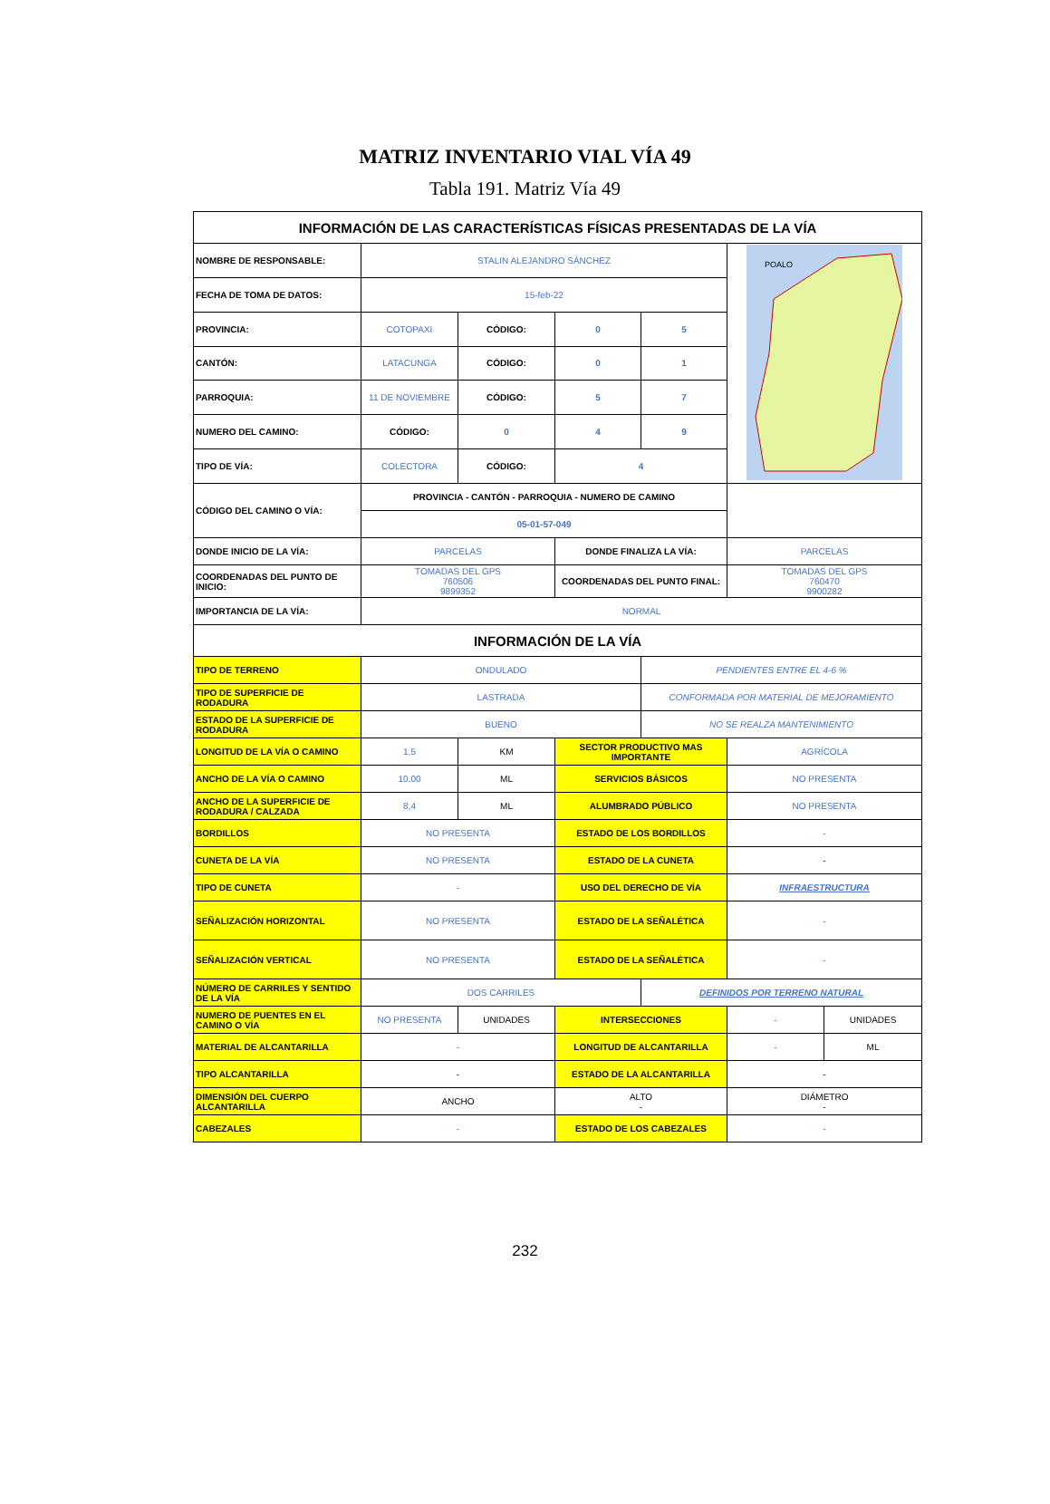MATRIZ INVENTARIO VIAL VÍA 49
Tabla 191. Matriz Vía 49
| INFORMACIÓN DE LAS CARACTERÍSTICAS FÍSICAS PRESENTADAS DE LA VÍA | | | | | | |
| NOMBRE DE RESPONSABLE: | STALIN ALEJANDRO SÁNCHEZ | | | | POALO | |
| FECHA DE TOMA DE DATOS: | 15-feb-22 | | | | | |
| PROVINCIA: | COTOPAXI | CÓDIGO: | 0 | 5 | | |
| CANTÓN: | LATACUNGA | CÓDIGO: | 0 | 1 | | |
| PARROQUIA: | 11 DE NOVIEMBRE | CÓDIGO: | 5 | 7 | | |
| NUMERO DEL CAMINO: | CÓDIGO: | 0 | 4 | 9 | | |
| TIPO DE VÍA: | COLECTORA | CÓDIGO: | 4 | | | |
| CÓDIGO DEL CAMINO O VÍA: | PROVINCIA - CANTÓN - PARROQUIA - NUMERO DE CAMINO | | | | | |
| | 05-01-57-049 | | | | | |
| DONDE INICIO DE LA VÍA: | PARCELAS | | DONDE FINALIZA LA VÍA: | | PARCELAS | |
| COORDENADAS DEL PUNTO DE INICIO: | TOMADAS DEL GPS 760506 9899352 | | COORDENADAS DEL PUNTO FINAL: | | TOMADAS DEL GPS 760470 9900282 | |
| IMPORTANCIA DE LA VÍA: | NORMAL | | | | | |
| INFORMACIÓN DE LA VÍA | | | | | | |
| TIPO DE TERRENO | ONDULADO | | | PENDIENTES ENTRE EL 4-6 % | | |
| TIPO DE SUPERFICIE DE RODADURA | LASTRADA | | | CONFORMADA POR MATERIAL DE MEJORAMIENTO | | |
| ESTADO DE LA SUPERFICIE DE RODADURA | BUENO | | | NO SE REALZA MANTENIMIENTO | | |
| LONGITUD DE LA VÍA O CAMINO | 1,5 | KM | SECTOR PRODUCTIVO MAS IMPORTANTE | | AGRÍCOLA | |
| ANCHO DE LA VÍA O CAMINO | 10,00 | ML | SERVICIOS BÁSICOS | | NO PRESENTA | |
| ANCHO DE LA SUPERFICIE DE RODADURA / CALZADA | 8,4 | ML | ALUMBRADO PÚBLICO | | NO PRESENTA | |
| BORDILLOS | NO PRESENTA | | ESTADO DE LOS BORDILLOS | | - | |
| CUNETA DE LA VÍA | NO PRESENTA | | ESTADO DE LA CUNETA | | - | |
| TIPO DE CUNETA | - | | USO DEL DERECHO DE VÍA | | INFRAESTRUCTURA | |
| SEÑALIZACIÓN HORIZONTAL | NO PRESENTA | | ESTADO DE LA SEÑALÉTICA | | - | |
| SEÑALIZACIÓN VERTICAL | NO PRESENTA | | ESTADO DE LA SEÑALÉTICA | | - | |
| NÚMERO DE CARRILES Y SENTIDO DE LA VÍA | DOS CARRILES | | | DEFINIDOS POR TERRENO NATURAL | | |
| NUMERO DE PUENTES EN EL CAMINO O VÍA | NO PRESENTA | UNIDADES | INTERSECCIONES | | - | UNIDADES |
| MATERIAL DE ALCANTARILLA | - | | LONGITUD DE ALCANTARILLA | | - | ML |
| TIPO ALCANTARILLA | - | | ESTADO DE LA ALCANTARILLA | | - | |
| DIMENSIÓN DEL CUERPO ALCANTARILLA | ANCHO | | ALTO - | | DIÁMETRO - | |
| CABEZALES | - | | ESTADO DE LOS CABEZALES | | - | |
232